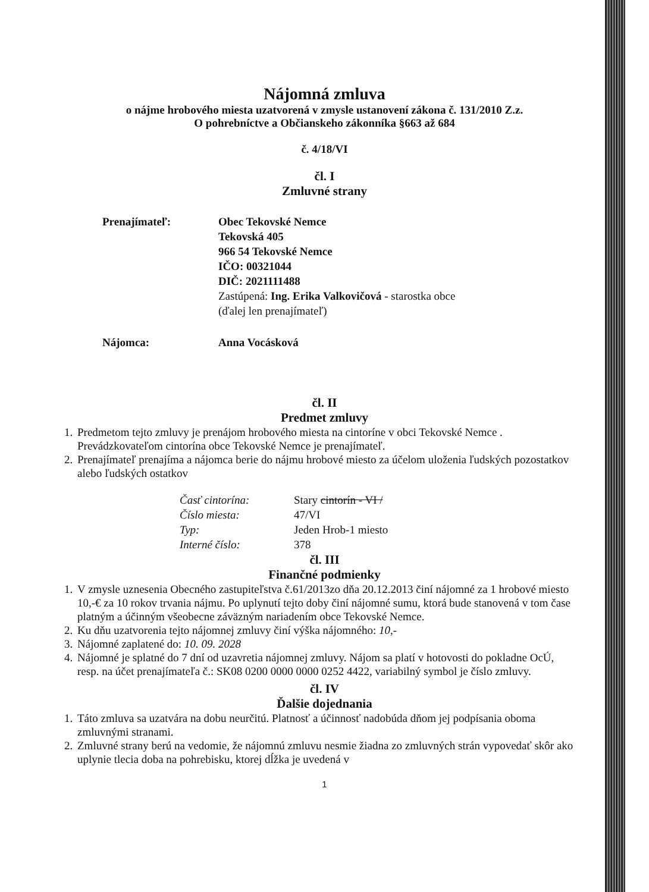Nájomná zmluva
o nájme hrobového miesta uzatvorená v zmysle ustanovení zákona č. 131/2010 Z.z.
O pohrebníctve a Občianskeho zákonníka §663 až 684
č. 4/18/VI
čl. I
Zmluvné strany
Prenajímateľ: Obec Tekovské Nemce
Tekovská 405
966 54 Tekovské Nemce
IČO: 00321044
DIČ: 2021111488
Zastúpená: Ing. Erika Valkovičová - starostka obce
(ďalej len prenajímateľ)
Nájomca: Anna Vocásková
čl. II
Predmet zmluvy
1. Predmetom tejto zmluvy je prenájom hrobového miesta na cintoríne v obci Tekovské Nemce .
Prevádzkovateľom cintorína obce Tekovské Nemce je prenajímateľ.
2. Prenajímateľ prenajíma a nájomca berie do nájmu hrobové miesto za účelom uloženia ľudských pozostatkov alebo ľudských ostatkov
| Časť cintorína: | Stary cintorín - VI / |
| Číslo miesta: | 47/VI |
| Typ: | Jeden Hrob-1 miesto |
| Interné číslo: | 378 |
čl. III
Finančné podmienky
1. V zmysle uznesenia Obecného zastupiteľstva č.61/2013zo dňa 20.12.2013 činí nájomné za 1 hrobové miesto 10,-€ za 10 rokov trvania nájmu. Po uplynutí tejto doby činí nájomné sumu, ktorá bude stanovená v tom čase platným a účinným všeobecne záväzným nariadením obce Tekovské Nemce.
2. Ku dňu uzatvorenia tejto nájomnej zmluvy činí výška nájomného: 10,-
3. Nájomné zaplatené do: 10. 09. 2028
4. Nájomné je splatné do 7 dní od uzavretia nájomnej zmluvy. Nájom sa platí v hotovosti do pokladne OcÚ, resp. na účet prenajímateľa č.: SK08 0200 0000 0000 0252 4422, variabilný symbol je číslo zmluvy.
čl. IV
Ďalšie dojednania
1. Táto zmluva sa uzatvára na dobu neurčitú. Platnosť a účinnosť nadobúda dňom jej podpísania oboma zmluvnými stranami.
2. Zmluvné strany berú na vedomie, že nájomnú zmluvu nesmie žiadna zo zmluvných strán vypovedať skôr ako uplynie tlecia doba na pohrebisku, ktorej dĺžka je uvedená v
1